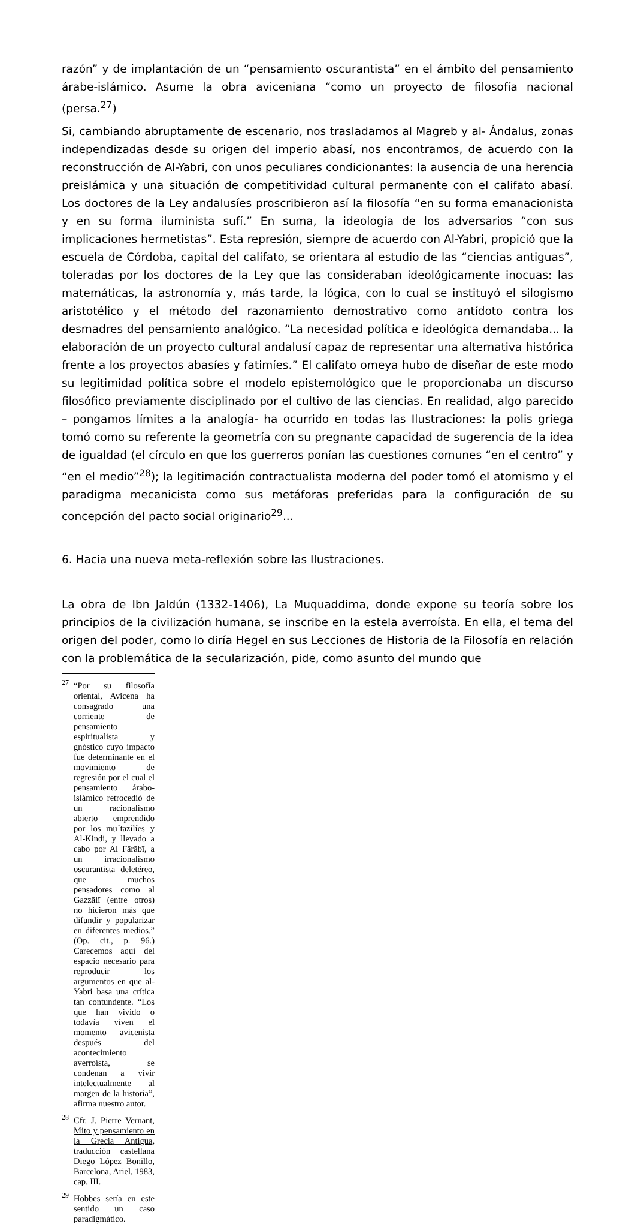razón” y de implantación de un “pensamiento oscurantista” en el ámbito del pensamiento árabe-islámico. Asume la obra aviceniana “como un proyecto de filosofía nacional (persa.<sup>27</sup>)
Si, cambiando abruptamente de escenario, nos trasladamos al Magreb y al- Ándalus, zonas independizadas desde su origen del imperio abasí, nos encontramos, de acuerdo con la reconstrucción de Al-Yabri, con unos peculiares condicionantes: la ausencia de una herencia preislámica y una situación de competitividad cultural permanente con el califato abasí. Los doctores de la Ley andalusíes proscribieron así la filosofía “en su forma emanacionista y en su forma iluminista sufí.” En suma, la ideología de los adversarios “con sus implicaciones hermetistas”. Esta represión, siempre de acuerdo con Al-Yabri, propició que la escuela de Córdoba, capital del califato, se orientara al estudio de las “ciencias antiguas”, toleradas por los doctores de la Ley que las consideraban ideológicamente inocuas: las matemáticas, la astronomía y, más tarde, la lógica, con lo cual se instituyó el silogismo aristotélico y el método del razonamiento demostrativo como antídoto contra los desmadres del pensamiento analógico. “La necesidad política e ideológica demandaba... la elaboración de un proyecto cultural andalusí capaz de representar una alternativa histórica frente a los proyectos abasíes y fatimíes.” El califato omeya hubo de diseñar de este modo su legitimidad política sobre el modelo epistemológico que le proporcionaba un discurso filosófico previamente disciplinado por el cultivo de las ciencias. En realidad, algo parecido – pongamos límites a la analogía- ha ocurrido en todas las Ilustraciones: la polis griega tomó como su referente la geometría con su pregnante capacidad de sugerencia de la idea de igualdad (el círculo en que los guerreros ponían las cuestiones comunes “en el centro” y “en el medio”<sup>28</sup>); la legitimación contractualista moderna del poder tomó el atomismo y el paradigma mecanicista como sus metáforas preferidas para la configuración de su concepción del pacto social originario<sup>29</sup>...
6. Hacia una nueva meta-reflexión sobre las Ilustraciones.
La obra de Ibn Jaldún (1332-1406), La Muquaddima, donde expone su teoría sobre los principios de la civilización humana, se inscribe en la estela averroísta. En ella, el tema del origen del poder, como lo diría Hegel en sus Lecciones de Historia de la Filosofía en relación con la problemática de la secularización, pide, como asunto del mundo que
<sup>27</sup> “Por su filosofía oriental, Avicena ha consagrado una corriente de pensamiento espiritualista y gnóstico cuyo impacto fue determinante en el movimiento de regresión por el cual el pensamiento árabo-islámico retrocedió de un racionalismo abierto emprendido por los mu´tazilíes y Al-Kindi, y llevado a cabo por Al Fārābī, a un irracionalismo oscurantista deletéreo, que muchos pensadores como al Gazzālī (entre otros) no hicieron más que difundir y popularizar en diferentes medios.” (Op. cit., p. 96.) Carecemos aquí del espacio necesario para reproducir los argumentos en que al-Yabri basa una crítica tan contundente. “Los que han vivido o todavía viven el momento avicenista después del acontecimiento averroísta, se condenan a vivir intelectualmente al margen de la historia”, afirma nuestro autor.
<sup>28</sup> Cfr. J. Pierre Vernant, Mito y pensamiento en la Grecia Antigua, traducción castellana Diego López Bonillo, Barcelona, Ariel, 1983, cap. III.
<sup>29</sup> Hobbes sería en este sentido un caso paradigmático.